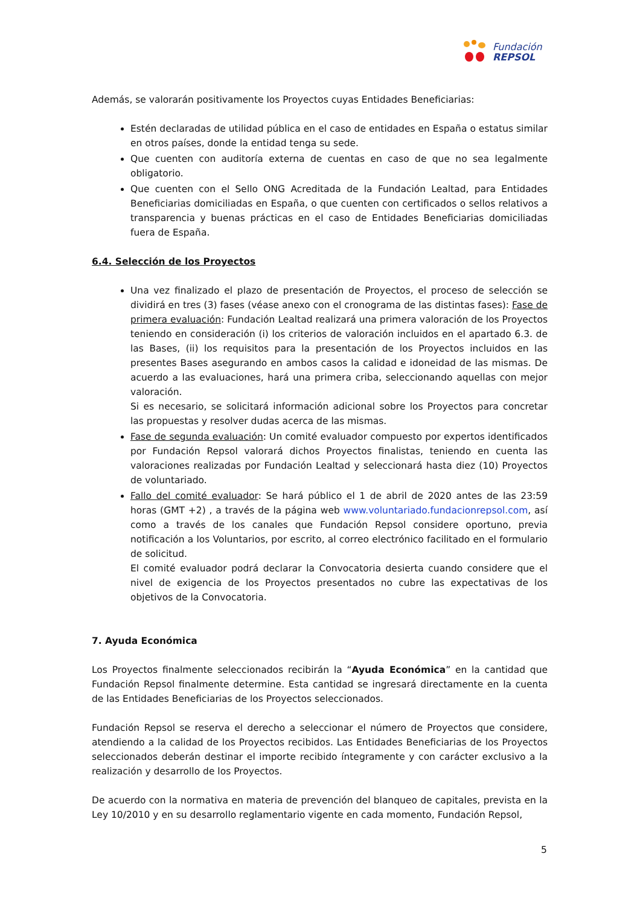Fundación
REPSOL
Además, se valorarán positivamente los Proyectos cuyas Entidades Beneficiarias:
Estén declaradas de utilidad pública en el caso de entidades en España o estatus similar en otros países, donde la entidad tenga su sede.
Que cuenten con auditoría externa de cuentas en caso de que no sea legalmente obligatorio.
Que cuenten con el Sello ONG Acreditada de la Fundación Lealtad, para Entidades Beneficiarias domiciliadas en España, o que cuenten con certificados o sellos relativos a transparencia y buenas prácticas en el caso de Entidades Beneficiarias domiciliadas fuera de España.
6.4. Selección de los Proyectos
Una vez finalizado el plazo de presentación de Proyectos, el proceso de selección se dividirá en tres (3) fases (véase anexo con el cronograma de las distintas fases): Fase de primera evaluación: Fundación Lealtad realizará una primera valoración de los Proyectos teniendo en consideración (i) los criterios de valoración incluidos en el apartado 6.3. de las Bases, (ii) los requisitos para la presentación de los Proyectos incluidos en las presentes Bases asegurando en ambos casos la calidad e idoneidad de las mismas. De acuerdo a las evaluaciones, hará una primera criba, seleccionando aquellas con mejor valoración.
Si es necesario, se solicitará información adicional sobre los Proyectos para concretar las propuestas y resolver dudas acerca de las mismas.
Fase de segunda evaluación: Un comité evaluador compuesto por expertos identificados por Fundación Repsol valorará dichos Proyectos finalistas, teniendo en cuenta las valoraciones realizadas por Fundación Lealtad y seleccionará hasta diez (10) Proyectos de voluntariado.
Fallo del comité evaluador: Se hará público el 1 de abril de 2020 antes de las 23:59 horas (GMT +2) , a través de la página web www.voluntariado.fundacionrepsol.com, así como a través de los canales que Fundación Repsol considere oportuno, previa notificación a los Voluntarios, por escrito, al correo electrónico facilitado en el formulario de solicitud.
El comité evaluador podrá declarar la Convocatoria desierta cuando considere que el nivel de exigencia de los Proyectos presentados no cubre las expectativas de los objetivos de la Convocatoria.
7. Ayuda Económica
Los Proyectos finalmente seleccionados recibirán la “Ayuda Económica” en la cantidad que Fundación Repsol finalmente determine. Esta cantidad se ingresará directamente en la cuenta de las Entidades Beneficiarias de los Proyectos seleccionados.
Fundación Repsol se reserva el derecho a seleccionar el número de Proyectos que considere, atendiendo a la calidad de los Proyectos recibidos. Las Entidades Beneficiarias de los Proyectos seleccionados deberán destinar el importe recibido íntegramente y con carácter exclusivo a la realización y desarrollo de los Proyectos.
De acuerdo con la normativa en materia de prevención del blanqueo de capitales, prevista en la Ley 10/2010 y en su desarrollo reglamentario vigente en cada momento, Fundación Repsol,
5